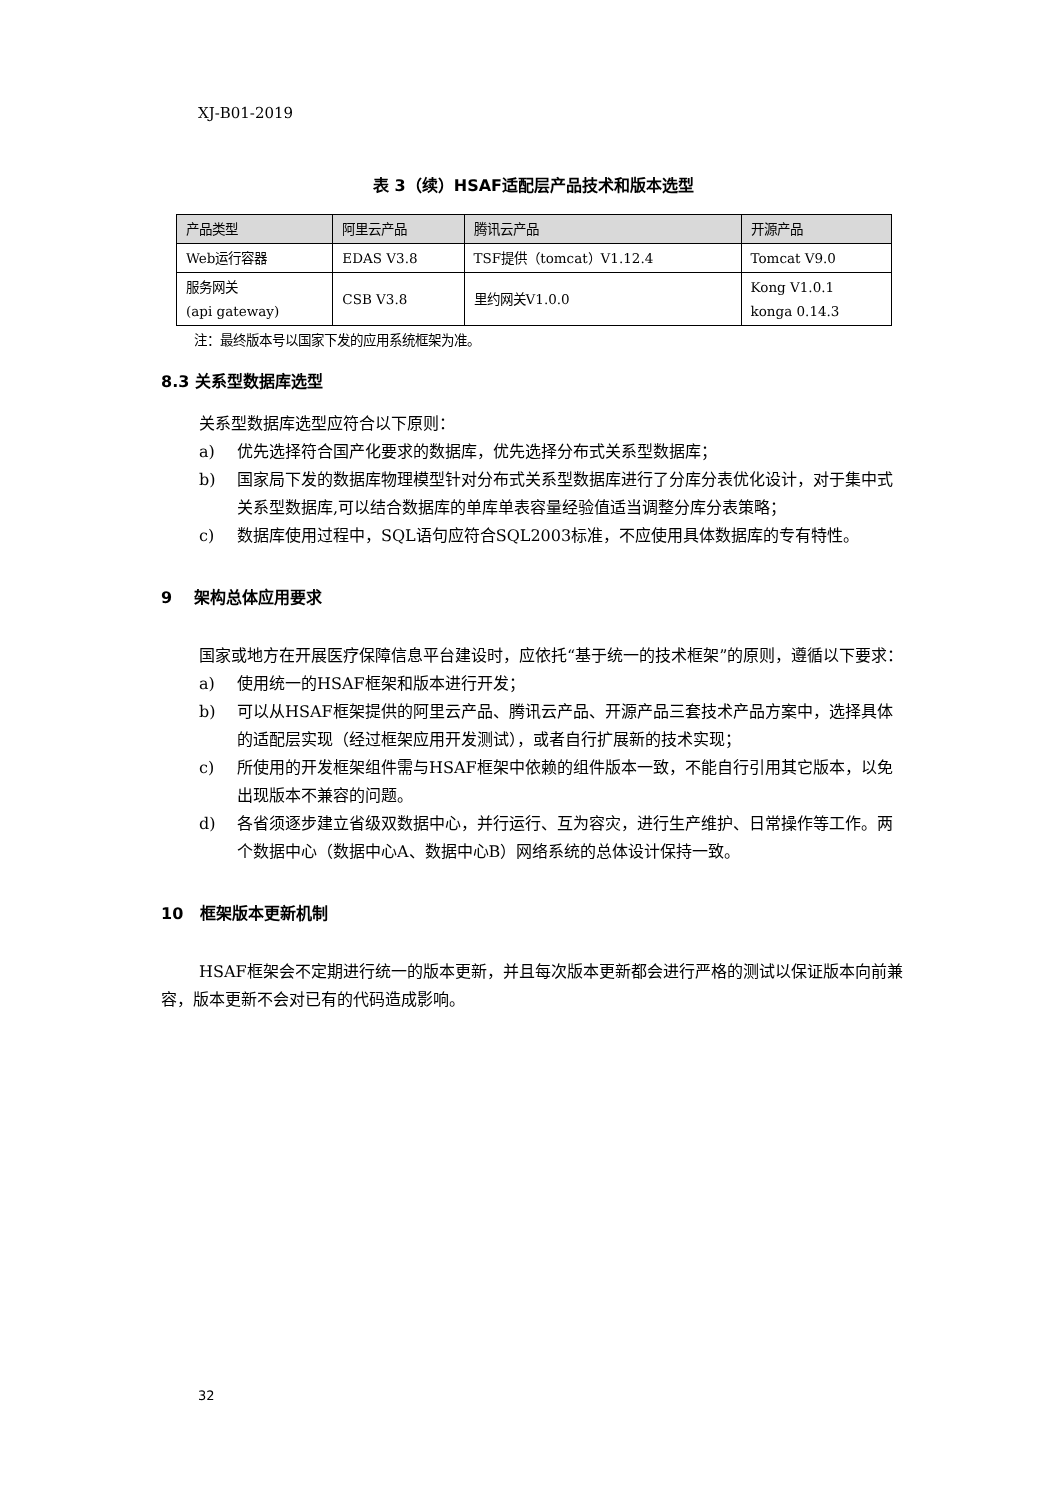XJ-B01-2019
表 3（续）HSAF适配层产品技术和版本选型
| 产品类型 | 阿里云产品 | 腾讯云产品 | 开源产品 |
| --- | --- | --- | --- |
| Web运行容器 | EDAS V3.8 | TSF提供（tomcat）V1.12.4 | Tomcat V9.0 |
| 服务网关 (api gateway) | CSB V3.8 | 里约网关V1.0.0 | Kong V1.0.1 konga 0.14.3 |
注：最终版本号以国家下发的应用系统框架为准。
8.3 关系型数据库选型
关系型数据库选型应符合以下原则：
a) 优先选择符合国产化要求的数据库，优先选择分布式关系型数据库；
b) 国家局下发的数据库物理模型针对分布式关系型数据库进行了分库分表优化设计，对于集中式关系型数据库,可以结合数据库的单库单表容量经验值适当调整分库分表策略；
c) 数据库使用过程中，SQL语句应符合SQL2003标准，不应使用具体数据库的专有特性。
9 架构总体应用要求
国家或地方在开展医疗保障信息平台建设时，应依托“基于统一的技术框架”的原则，遵循以下要求：
a) 使用统一的HSAF框架和版本进行开发；
b) 可以从HSAF框架提供的阿里云产品、腾讯云产品、开源产品三套技术产品方案中，选择具体的适配层实现（经过框架应用开发测试），或者自行扩展新的技术实现；
c) 所使用的开发框架组件需与HSAF框架中依赖的组件版本一致，不能自行引用其它版本，以免出现版本不兼容的问题。
d) 各省须逐步建立省级双数据中心，并行运行、互为容灾，进行生产维护、日常操作等工作。两个数据中心（数据中心A、数据中心B）网络系统的总体设计保持一致。
10 框架版本更新机制
HSAF框架会不定期进行统一的版本更新，并且每次版本更新都会进行严格的测试以保证版本向前兼容，版本更新不会对已有的代码造成影响。
32